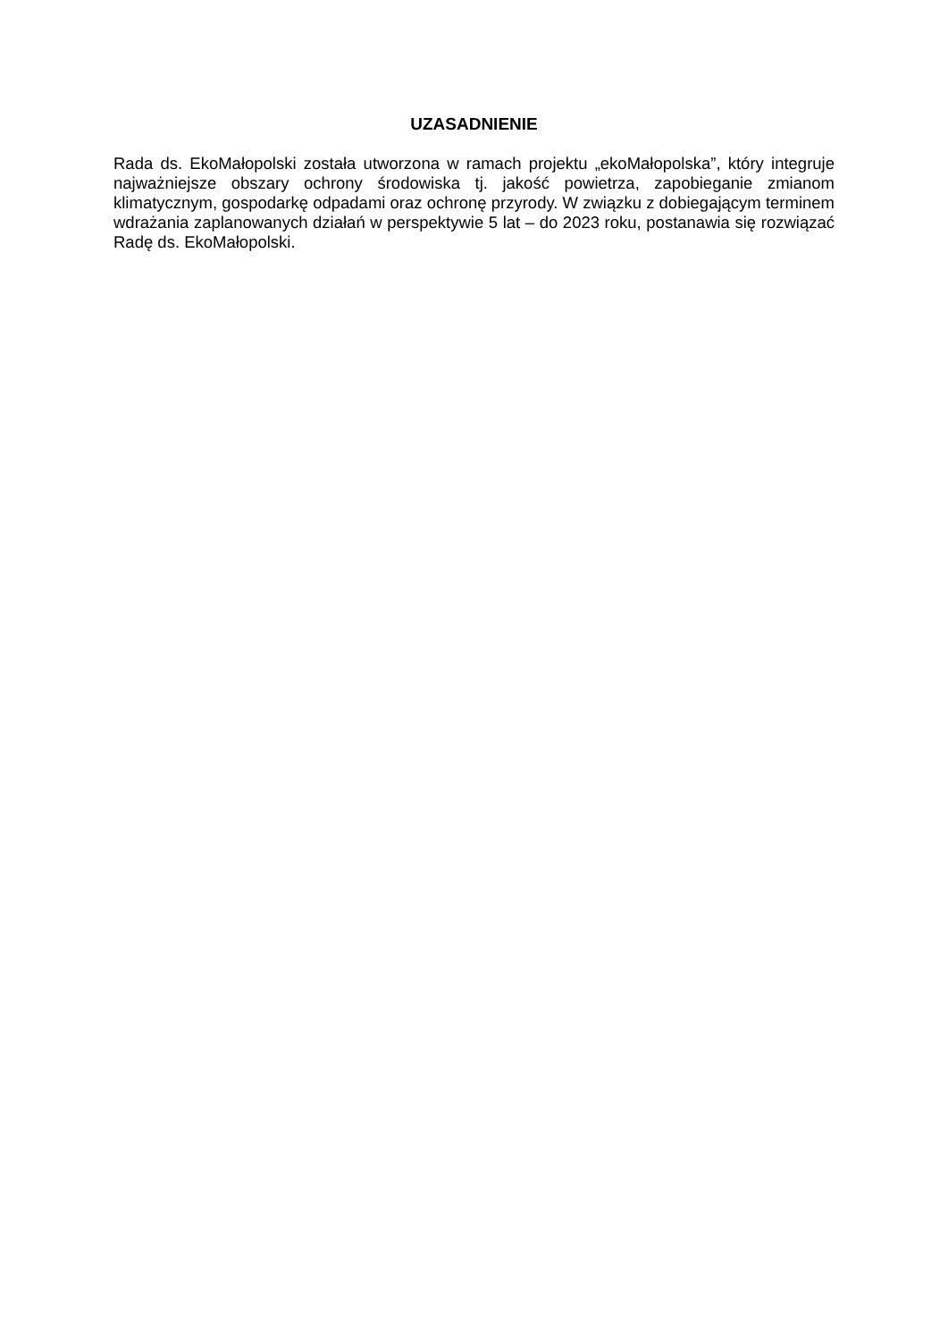UZASADNIENIE
Rada ds. EkoMałopolski została utworzona w ramach projektu „ekoMałopolska”, który integruje najważniejsze obszary ochrony środowiska tj. jakość powietrza, zapobieganie zmianom klimatycznym, gospodarkę odpadami oraz ochronę przyrody. W związku z dobiegającym terminem wdrażania zaplanowanych działań w perspektywie 5 lat – do 2023 roku, postanawia się rozwiązać Radę ds. EkoMałopolski.